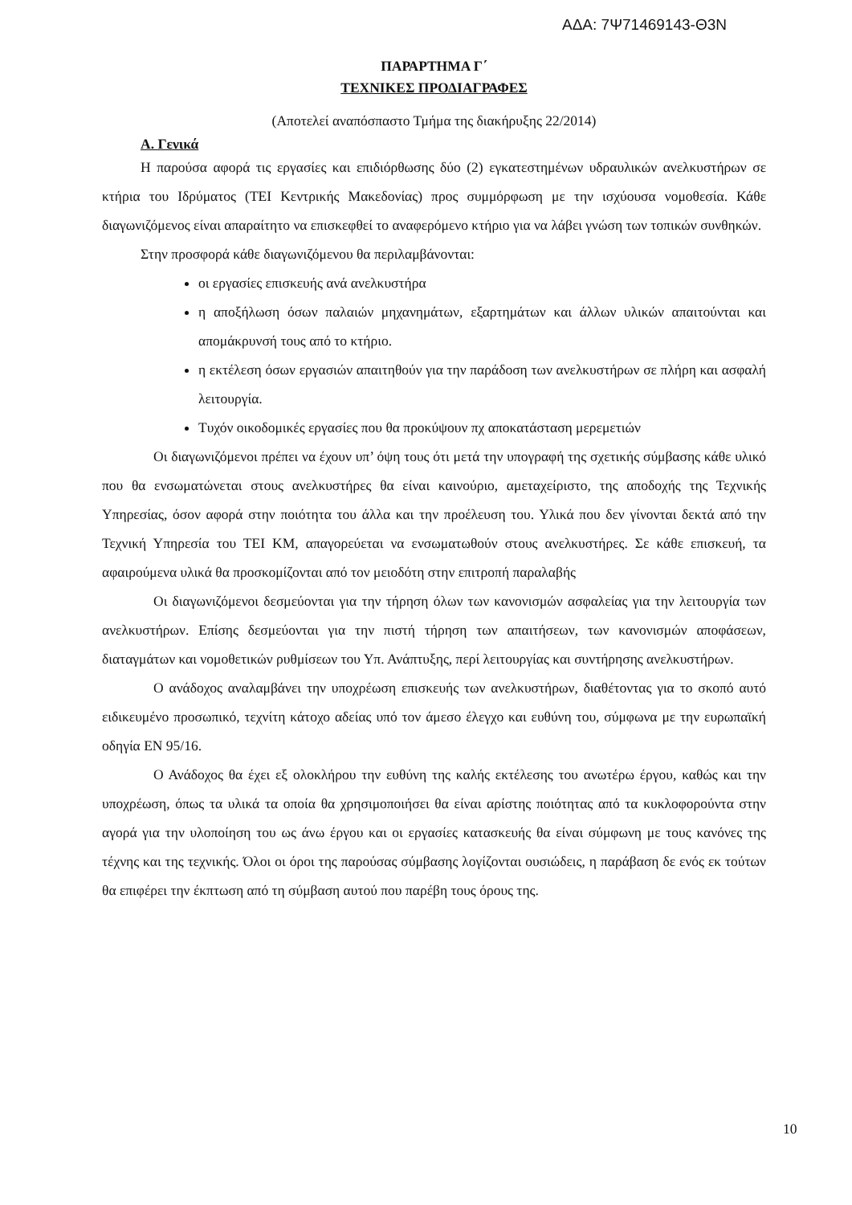ΑΔΑ: 7Ψ71469143-Θ3Ν
ΠΑΡΑΡΤΗΜΑ Γ΄
ΤΕΧΝΙΚΕΣ ΠΡΟΔΙΑΓΡΑΦΕΣ
(Αποτελεί αναπόσπαστο Τμήμα της διακήρυξης 22/2014)
Α. Γενικά
Η παρούσα αφορά τις εργασίες και επιδιόρθωσης δύο (2) εγκατεστημένων υδραυλικών ανελκυστήρων σε κτήρια του Ιδρύματος (ΤΕΙ Κεντρικής Μακεδονίας) προς συμμόρφωση με την ισχύουσα νομοθεσία. Κάθε διαγωνιζόμενος είναι απαραίτητο να επισκεφθεί το αναφερόμενο κτήριο για να λάβει γνώση των τοπικών συνθηκών.
Στην προσφορά κάθε διαγωνιζόμενου θα περιλαμβάνονται:
οι εργασίες επισκευής ανά ανελκυστήρα
η αποξήλωση όσων παλαιών μηχανημάτων, εξαρτημάτων και άλλων υλικών απαιτούνται και απομάκρυνσή τους από το κτήριο.
η εκτέλεση όσων εργασιών απαιτηθούν για την παράδοση των ανελκυστήρων σε πλήρη και ασφαλή λειτουργία.
Τυχόν οικοδομικές εργασίες που θα προκύψουν πχ αποκατάσταση μερεμετιών
Οι διαγωνιζόμενοι πρέπει να έχουν υπ’ όψη τους ότι μετά την υπογραφή της σχετικής σύμβασης κάθε υλικό που θα ενσωματώνεται στους ανελκυστήρες θα είναι καινούριο, αμεταχείριστο, της αποδοχής της Τεχνικής Υπηρεσίας, όσον αφορά στην ποιότητα του άλλα και την προέλευση του. Υλικά που δεν γίνονται δεκτά από την Τεχνική Υπηρεσία του ΤΕΙ ΚΜ, απαγορεύεται να ενσωματωθούν στους ανελκυστήρες. Σε κάθε επισκευή, τα αφαιρούμενα υλικά θα προσκομίζονται από τον μειοδότη στην επιτροπή παραλαβής
Οι διαγωνιζόμενοι δεσμεύονται για την τήρηση όλων των κανονισμών ασφαλείας για την λειτουργία των ανελκυστήρων. Επίσης δεσμεύονται για την πιστή τήρηση των απαιτήσεων, των κανονισμών αποφάσεων, διαταγμάτων και νομοθετικών ρυθμίσεων του Υπ. Ανάπτυξης, περί λειτουργίας και συντήρησης ανελκυστήρων.
Ο ανάδοχος αναλαμβάνει την υποχρέωση επισκευής των ανελκυστήρων, διαθέτοντας για το σκοπό αυτό ειδικευμένο προσωπικό, τεχνίτη κάτοχο αδείας υπό τον άμεσο έλεγχο και ευθύνη του, σύμφωνα με την ευρωπαϊκή οδηγία ΕΝ 95/16.
Ο Ανάδοχος θα έχει εξ ολοκλήρου την ευθύνη της καλής εκτέλεσης του ανωτέρω έργου, καθώς και την υποχρέωση, όπως τα υλικά τα οποία θα χρησιμοποιήσει θα είναι αρίστης ποιότητας από τα κυκλοφορούντα στην αγορά για την υλοποίηση του ως άνω έργου και οι εργασίες κατασκευής θα είναι σύμφωνη με τους κανόνες της τέχνης και της τεχνικής. Όλοι οι όροι της παρούσας σύμβασης λογίζονται ουσιώδεις, η παράβαση δε ενός εκ τούτων θα επιφέρει την έκπτωση από τη σύμβαση αυτού που παρέβη τους όρους της.
10